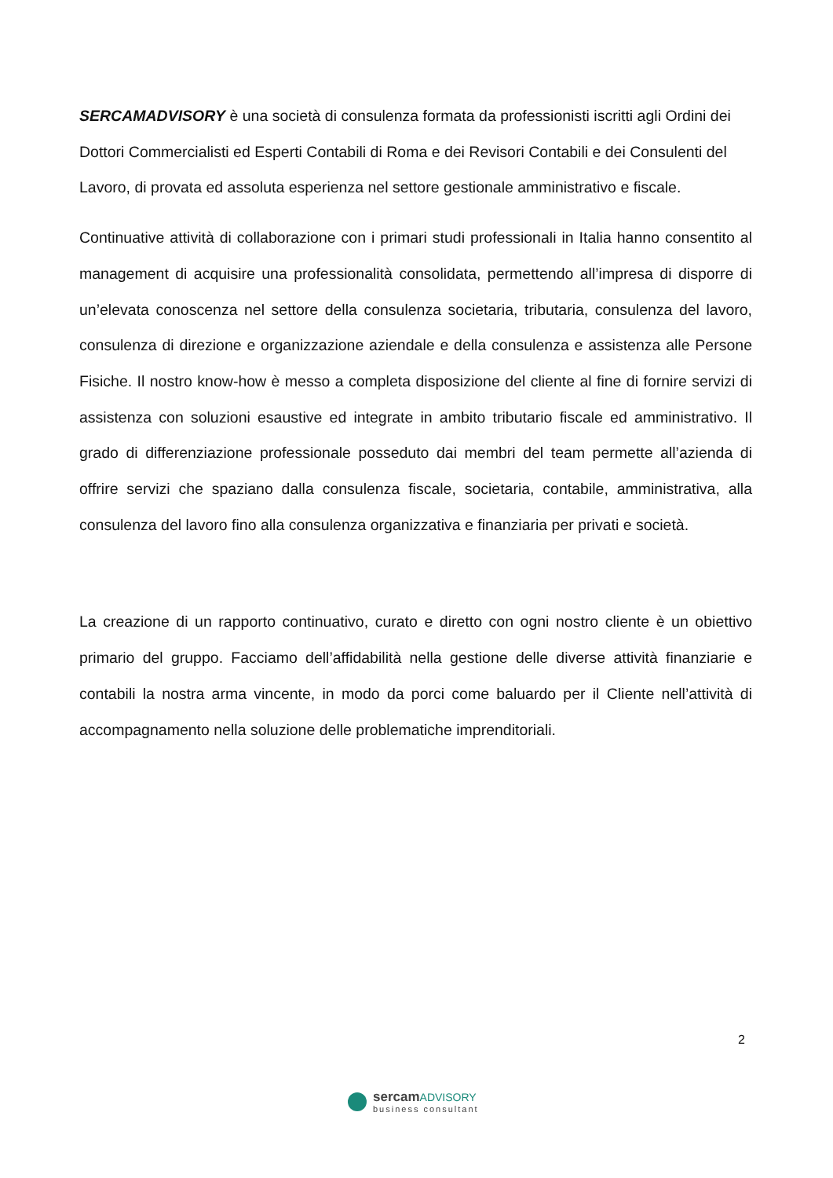SERCAMADVISORY è una società di consulenza formata da professionisti iscritti agli Ordini dei Dottori Commercialisti ed Esperti Contabili di Roma e dei Revisori Contabili e dei Consulenti del Lavoro, di provata ed assoluta esperienza nel settore gestionale amministrativo e fiscale.
Continuative attività di collaborazione con i primari studi professionali in Italia hanno consentito al management di acquisire una professionalità consolidata, permettendo all’impresa di disporre di un’elevata conoscenza nel settore della consulenza societaria, tributaria, consulenza del lavoro, consulenza di direzione e organizzazione aziendale e della consulenza e assistenza alle Persone Fisiche. Il nostro know-how è messo a completa disposizione del cliente al fine di fornire servizi di assistenza con soluzioni esaustive ed integrate in ambito tributario fiscale ed amministrativo. Il grado di differenziazione professionale posseduto dai membri del team permette all’azienda di offrire servizi che spaziano dalla consulenza fiscale, societaria, contabile, amministrativa, alla consulenza del lavoro fino alla consulenza organizzativa e finanziaria per privati e società.
La creazione di un rapporto continuativo, curato e diretto con ogni nostro cliente è un obiettivo primario del gruppo. Facciamo dell’affidabilità nella gestione delle diverse attività finanziarie e contabili la nostra arma vincente, in modo da porci come baluardo per il Cliente nell’attività di accompagnamento nella soluzione delle problematiche imprenditoriali.
2
sercamADVISORY
business consultant